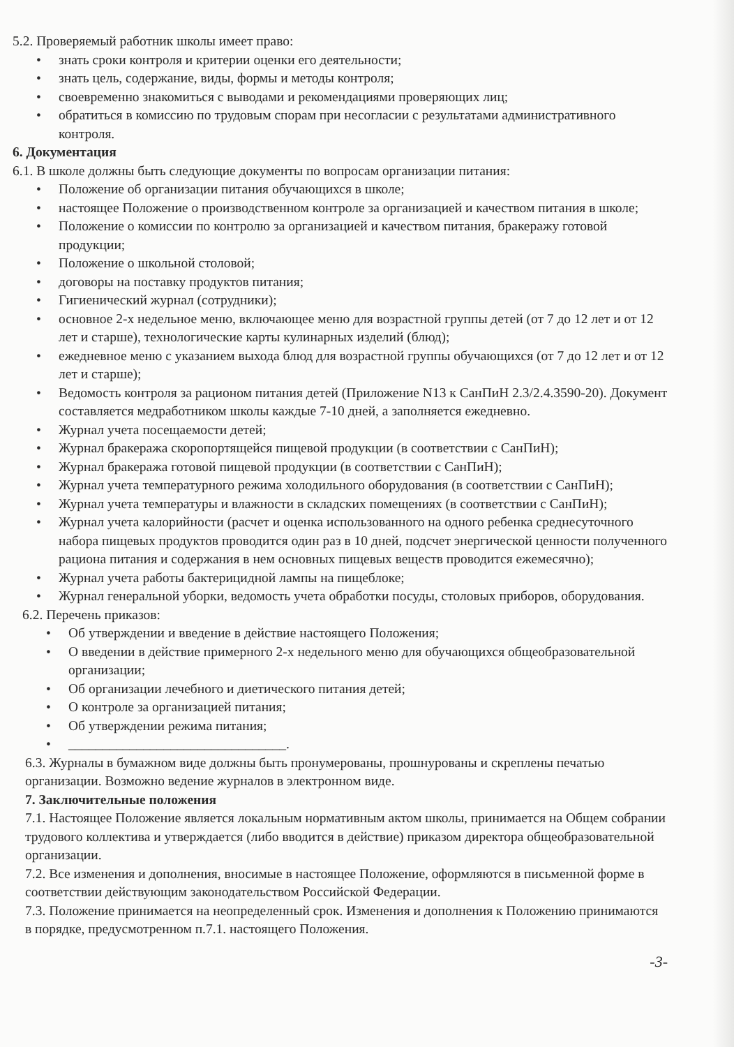5.2. Проверяемый работник школы имеет право:
• знать сроки контроля и критерии оценки его деятельности;
• знать цель, содержание, виды, формы и методы контроля;
• своевременно знакомиться с выводами и рекомендациями проверяющих лиц;
• обратиться в комиссию по трудовым спорам при несогласии с результатами административного контроля.
6. Документация
6.1. В школе должны быть следующие документы по вопросам организации питания:
• Положение об организации питания обучающихся в школе;
• настоящее Положение о производственном контроле за организацией и качеством питания в школе;
• Положение о комиссии по контролю за организацией и качеством питания, бракеражу готовой продукции;
• Положение о школьной столовой;
• договоры на поставку продуктов питания;
• Гигиенический журнал (сотрудники);
• основное 2-х недельное меню, включающее меню для возрастной группы детей (от 7 до 12 лет и от 12 лет и старше), технологические карты кулинарных изделий (блюд);
• ежедневное меню с указанием выхода блюд для возрастной группы обучающихся (от 7 до 12 лет и от 12 лет и старше);
• Ведомость контроля за рационом питания детей (Приложение N13 к СанПиН 2.3/2.4.3590-20). Документ составляется медработником школы каждые 7-10 дней, а заполняется ежедневно.
• Журнал учета посещаемости детей;
• Журнал бракеража скоропортящейся пищевой продукции (в соответствии с СанПиН);
• Журнал бракеража готовой пищевой продукции (в соответствии с СанПиН);
• Журнал учета температурного режима холодильного оборудования (в соответствии с СанПиН);
• Журнал учета температуры и влажности в складских помещениях (в соответствии с СанПиН);
• Журнал учета калорийности (расчет и оценка использованного на одного ребенка среднесуточного набора пищевых продуктов проводится один раз в 10 дней, подсчет энергической ценности полученного рациона питания и содержания в нем основных пищевых веществ проводится ежемесячно);
• Журнал учета работы бактерицидной лампы на пищеблоке;
• Журнал генеральной уборки, ведомость учета обработки посуды, столовых приборов, оборудования.
6.2. Перечень приказов:
• Об утверждении и введение в действие настоящего Положения;
• О введении в действие примерного 2-х недельного меню для обучающихся общеобразовательной организации;
• Об организации лечебного и диетического питания детей;
• О контроле за организацией питания;
• Об утверждении режима питания;
• ________________________________.
6.3. Журналы в бумажном виде должны быть пронумерованы, прошнурованы и скреплены печатью организации. Возможно ведение журналов в электронном виде.
7. Заключительные положения
7.1. Настоящее Положение является локальным нормативным актом школы, принимается на Общем собрании трудового коллектива и утверждается (либо вводится в действие) приказом директора общеобразовательной организации.
7.2. Все изменения и дополнения, вносимые в настоящее Положение, оформляются в письменной форме в соответствии действующим законодательством Российской Федерации.
7.3. Положение принимается на неопределенный срок. Изменения и дополнения к Положению принимаются в порядке, предусмотренном п.7.1. настоящего Положения.
-3-